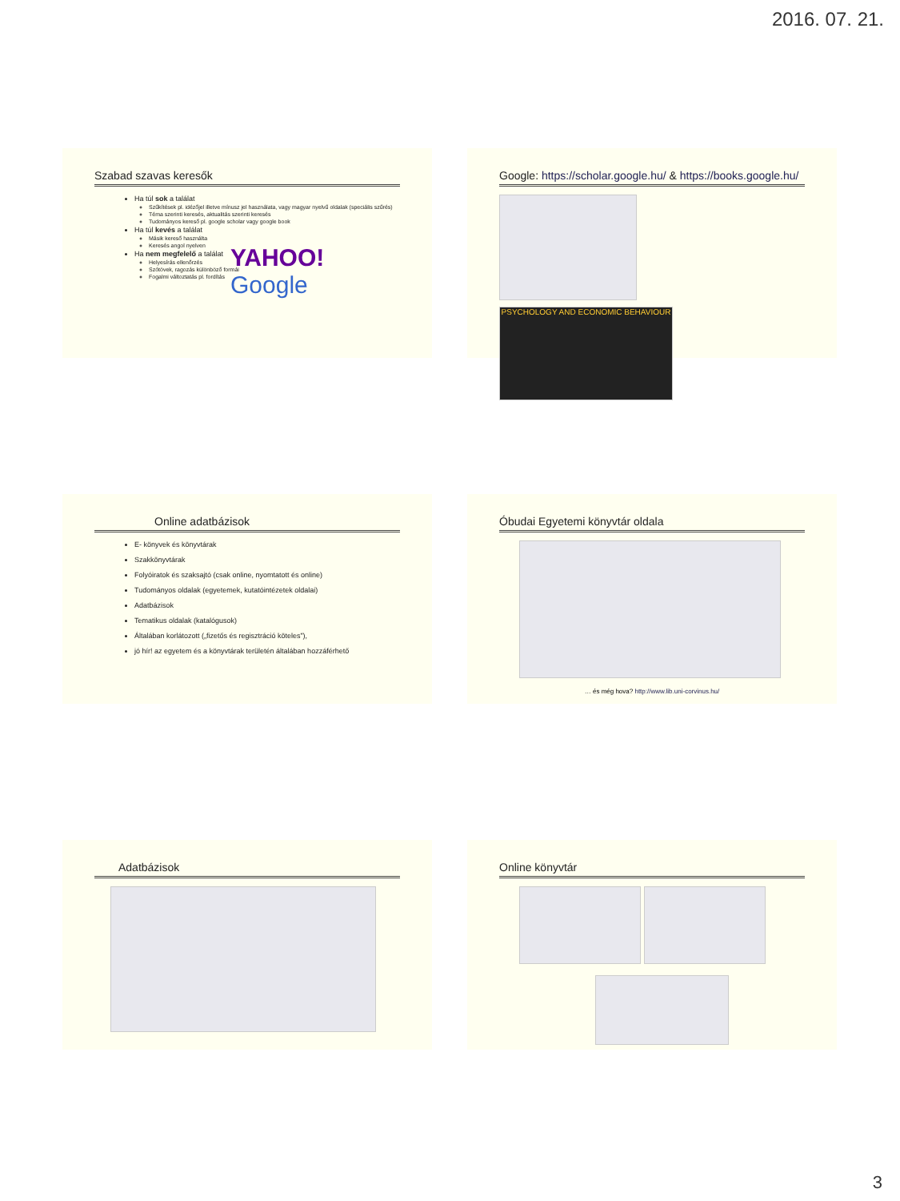2016. 07. 21.
Szabad szavas keresők
Ha túl sok a találat
Szűkítések pl. idézőjel illetve mínusz jel használata, vagy magyar nyelvű oldalak (speciális szűrés)
Téma szerinti keresés, aktualitás szerinti keresés
Tudományos kereső pl. google scholar vagy google book
Ha túl kevés a találat
Másik kereső használta
Keresés angol nyelven
Ha nem megfelelő a találat
Helyesírás ellenőrzés
Szótövek, ragozás különböző formái
Fogalmi változtatás pl. fordítás
YAHOO!
Google
Google: https://scholar.google.hu/ & https://books.google.hu/
PSYCHOLOGY AND ECONOMIC BEHAVIOUR
Online adatbázisok
E- könyvek és könyvtárak
Szakkönyvtárak
Folyóiratok és szaksajtó (csak online, nyomtatott és online)
Tudományos oldalak (egyetemek, kutatóintézetek oldalai)
Adatbázisok
Tematikus oldalak (katalógusok)
Általában korlátozott („fizetős és regisztráció köteles”),
jó hír! az egyetem és a könyvtárak területén általában hozzáférhető
Óbudai Egyetemi könyvtár oldala
… és még hova? http://www.lib.uni-corvinus.hu/
Adatbázisok
Online könyvtár
3